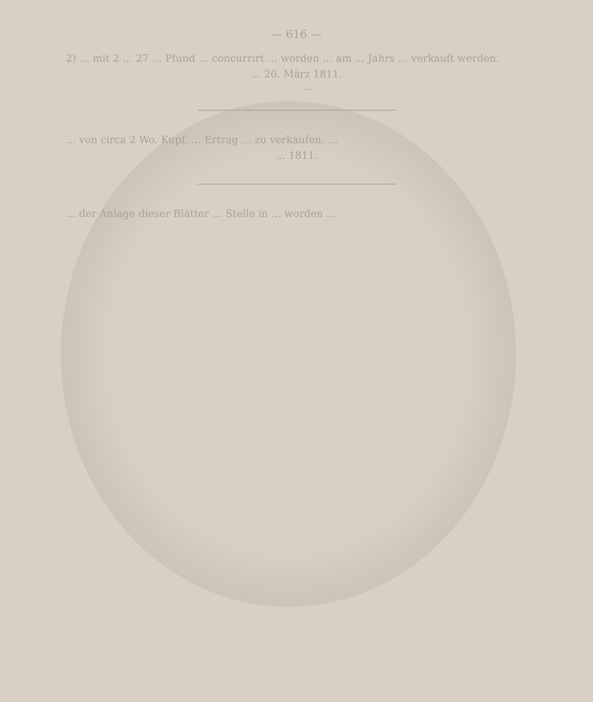— 616 —
2) … mit 2 … 27 … Pfund … concurrirt … worden … am … Jahrs … verkauft werden.
… 20. März 1811.
… von circa 2 Wo. Kupf. … Ertrag … zu verkaufen. …
… 1811.
… der Anlage dieser Blätter … Stelle in … worden …